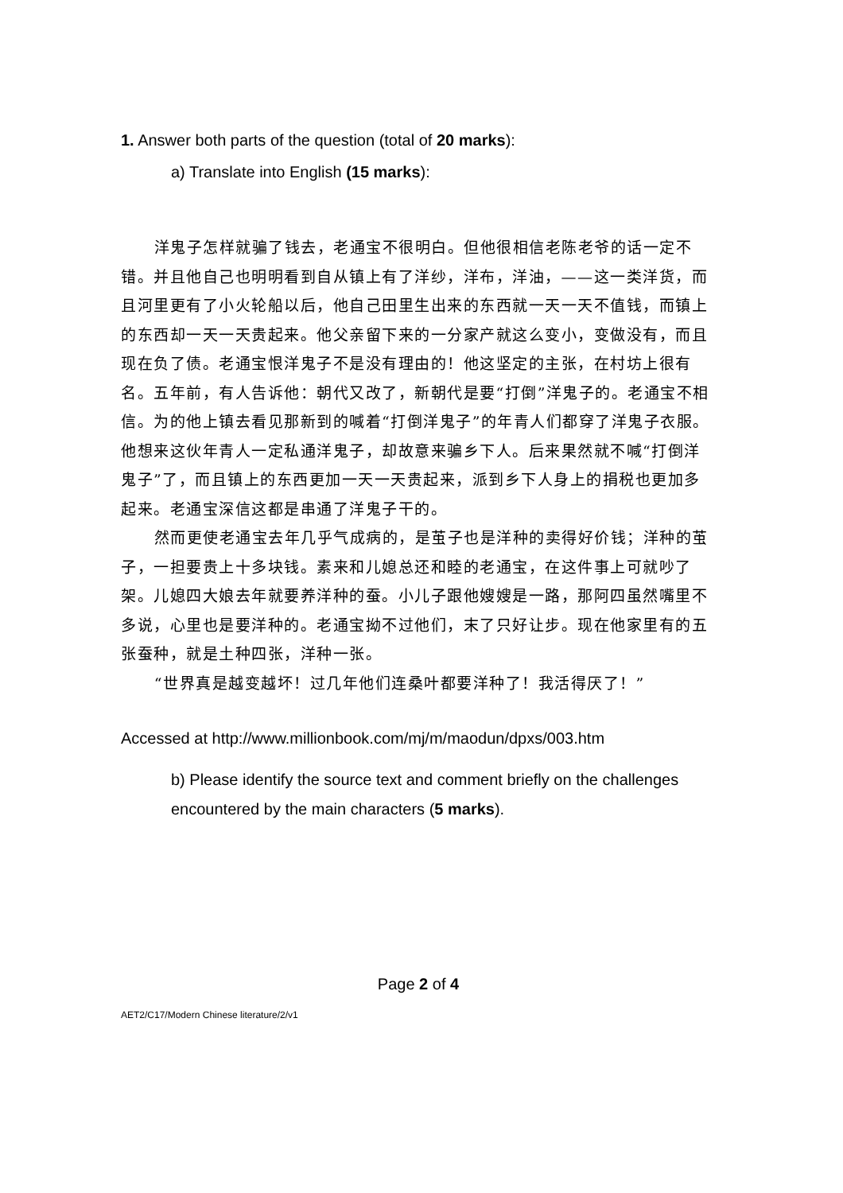1. Answer both parts of the question (total of 20 marks):
a) Translate into English (15 marks):
洋鬼子怎样就骗了钱去，老通宝不很明白。但他很相信老陈老爷的话一定不错。并且他自己也明明看到自从镇上有了洋纱，洋布，洋油，——这一类洋货，而且河里更有了小火轮船以后，他自己田里生出来的东西就一天一天不值钱，而镇上的东西却一天一天贵起来。他父亲留下来的一分家产就这么变小，变做没有，而且现在负了债。老通宝恨洋鬼子不是没有理由的！他这坚定的主张，在村坊上很有名。五年前，有人告诉他：朝代又改了，新朝代是要“打倒”洋鬼子的。老通宝不相信。为的他上镇去看见那新到的喊着“打倒洋鬼子”的年青人们都穿了洋鬼子衣服。他想来这伙年青人一定私通洋鬼子，却故意来骗乡下人。后来果然就不喊“打倒洋鬼子”了，而且镇上的东西更加一天一天贵起来，派到乡下人身上的捐税也更加多起来。老通宝深信这都是串通了洋鬼子干的。
然而更使老通宝去年几乎气成病的，是茧子也是洋种的卖得好价钱；洋种的茧子，一担要贵上十多块钱。素来和儿媳总还和睦的老通宝，在这件事上可就吵了架。儿媳四大娘去年就要养洋种的蚕。小儿子跟他嫂嫂是一路，那阿四虽然嘴里不多说，心里也是要洋种的。老通宝拗不过他们，末了只好让步。现在他家里有的五张蚕种，就是土种四张，洋种一张。
“世界真是越变越坏！过几年他们连桑叶都要洋种了！我活得厌了！”
Accessed at http://www.millionbook.com/mj/m/maodun/dpxs/003.htm
b) Please identify the source text and comment briefly on the challenges encountered by the main characters (5 marks).
Page 2 of 4
AET2/C17/Modern Chinese literature/2/v1